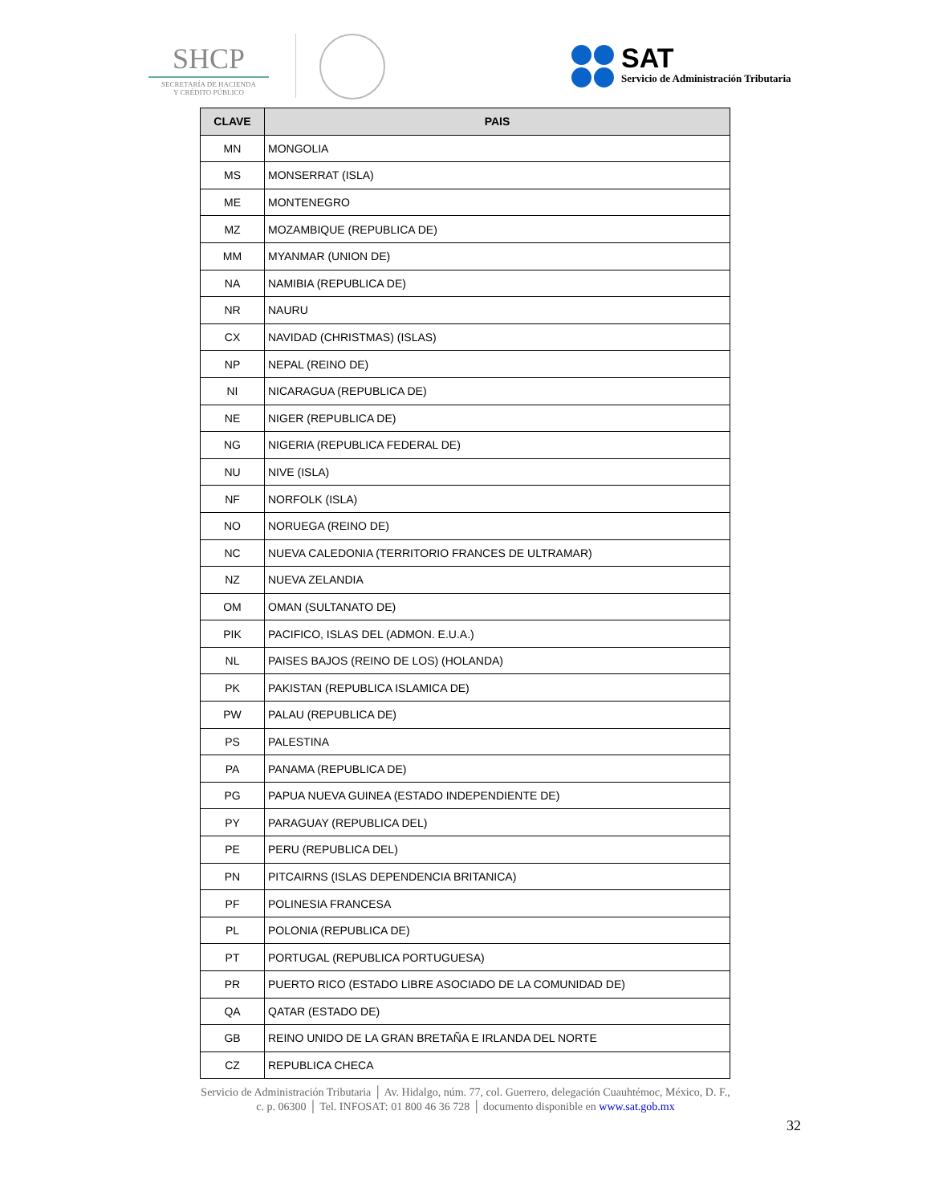SHCP
SECRETARÍA DE HACIENDA
Y CRÉDITO PÚBLICO
SAT
Servicio de Administración Tributaria
| CLAVE | PAIS |
| --- | --- |
| MN | MONGOLIA |
| MS | MONSERRAT (ISLA) |
| ME | MONTENEGRO |
| MZ | MOZAMBIQUE (REPUBLICA DE) |
| MM | MYANMAR (UNION DE) |
| NA | NAMIBIA (REPUBLICA DE) |
| NR | NAURU |
| CX | NAVIDAD (CHRISTMAS) (ISLAS) |
| NP | NEPAL (REINO DE) |
| NI | NICARAGUA (REPUBLICA DE) |
| NE | NIGER (REPUBLICA DE) |
| NG | NIGERIA (REPUBLICA FEDERAL DE) |
| NU | NIVE (ISLA) |
| NF | NORFOLK (ISLA) |
| NO | NORUEGA (REINO DE) |
| NC | NUEVA CALEDONIA (TERRITORIO FRANCES DE ULTRAMAR) |
| NZ | NUEVA ZELANDIA |
| OM | OMAN (SULTANATO DE) |
| PIK | PACIFICO, ISLAS DEL (ADMON. E.U.A.) |
| NL | PAISES BAJOS (REINO DE LOS) (HOLANDA) |
| PK | PAKISTAN (REPUBLICA ISLAMICA DE) |
| PW | PALAU (REPUBLICA DE) |
| PS | PALESTINA |
| PA | PANAMA (REPUBLICA DE) |
| PG | PAPUA NUEVA GUINEA (ESTADO INDEPENDIENTE DE) |
| PY | PARAGUAY (REPUBLICA DEL) |
| PE | PERU (REPUBLICA DEL) |
| PN | PITCAIRNS (ISLAS DEPENDENCIA BRITANICA) |
| PF | POLINESIA FRANCESA |
| PL | POLONIA (REPUBLICA DE) |
| PT | PORTUGAL (REPUBLICA PORTUGUESA) |
| PR | PUERTO RICO (ESTADO LIBRE ASOCIADO DE LA COMUNIDAD DE) |
| QA | QATAR (ESTADO DE) |
| GB | REINO UNIDO DE LA GRAN BRETAÑA E IRLANDA DEL NORTE |
| CZ | REPUBLICA CHECA |
Servicio de Administración Tributaria │ Av. Hidalgo, núm. 77, col. Guerrero, delegación Cuauhtémoc, México, D. F.,
c. p. 06300 │ Tel. INFOSAT: 01 800 46 36 728 │ documento disponible en www.sat.gob.mx
32